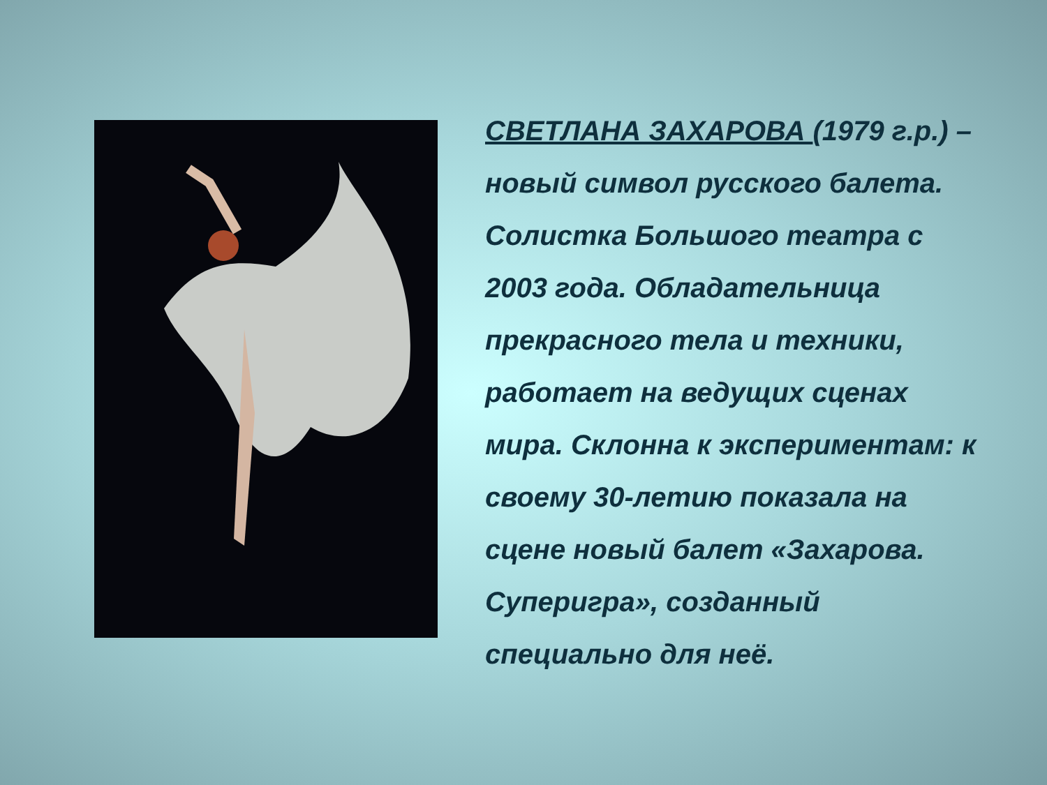СВЕТЛАНА ЗАХАРОВА (1979 г.р.) – новый символ русского балета. Солистка Большого театра с 2003 года. Обладательница прекрасного тела и техники, работает на ведущих сценах мира. Склонна к экспериментам: к своему 30-летию показала на сцене новый балет «Захарова. Суперигра», созданный специально для неё.